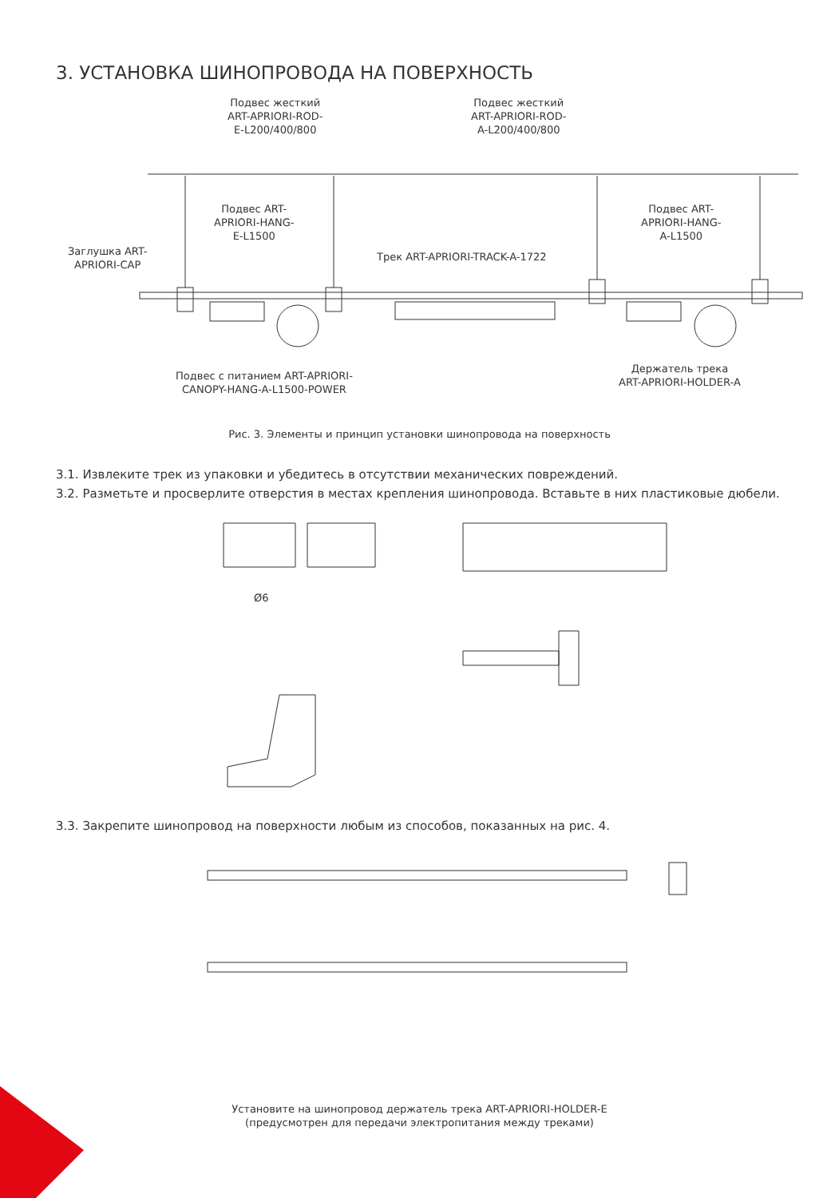3. УСТАНОВКА ШИНОПРОВОДА НА ПОВЕРХНОСТЬ
Подвес жесткий
ART-APRIORI-ROD-
E-L200/400/800
Подвес жесткий
ART-APRIORI-ROD-
A-L200/400/800
Подвес ART-
APRIORI-HANG-
E-L1500
Подвес ART-
APRIORI-HANG-
A-L1500
Заглушка ART-
APRIORI-CAP
Трек ART-APRIORI-TRACK-A-1722
Подвес с питанием ART-APRIORI-
CANOPY-HANG-A-L1500-POWER
Держатель трека
ART-APRIORI-HOLDER-A
Рис. 3. Элементы и принцип установки шинопровода на поверхность
3.1. Извлеките трек из упаковки и убедитесь в отсутствии механических повреждений.
3.2. Разметьте и просверлите отверстия в местах крепления шинопровода. Вставьте в них пластиковые дюбели.
Ø6
3.3. Закрепите шинопровод на поверхности любым из способов, показанных на рис. 4.
Установите на шинопровод держатель трека ART-APRIORI-HOLDER-E
(предусмотрен для передачи электропитания между треками)